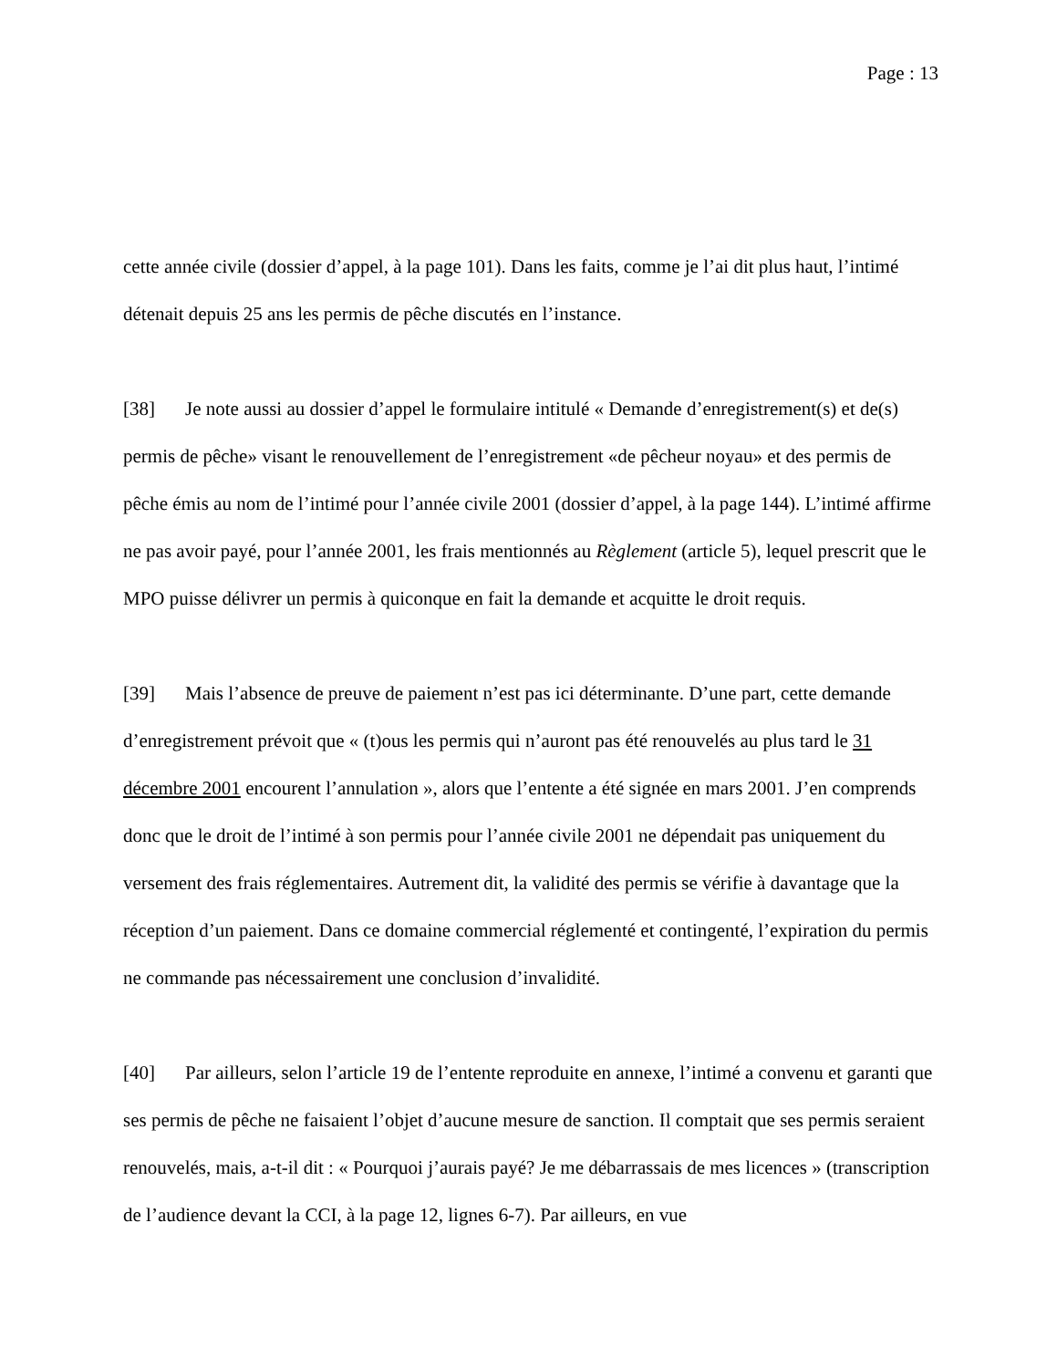Page : 13
cette année civile (dossier d’appel, à la page 101). Dans les faits, comme je l’ai dit plus haut, l’intimé détenait depuis 25 ans les permis de pêche discutés en l’instance.
[38] Je note aussi au dossier d’appel le formulaire intitulé « Demande d’enregistrement(s) et de(s) permis de pêche» visant le renouvellement de l’enregistrement «de pêcheur noyau» et des permis de pêche émis au nom de l’intimé pour l’année civile 2001 (dossier d’appel, à la page 144). L’intimé affirme ne pas avoir payé, pour l’année 2001, les frais mentionnés au Règlement (article 5), lequel prescrit que le MPO puisse délivrer un permis à quiconque en fait la demande et acquitte le droit requis.
[39] Mais l’absence de preuve de paiement n’est pas ici déterminante. D’une part, cette demande d’enregistrement prévoit que « (t)ous les permis qui n’auront pas été renouvelés au plus tard le 31 décembre 2001 encourent l’annulation », alors que l’entente a été signée en mars 2001. J’en comprends donc que le droit de l’intimé à son permis pour l’année civile 2001 ne dépendait pas uniquement du versement des frais réglementaires. Autrement dit, la validité des permis se vérifie à davantage que la réception d’un paiement. Dans ce domaine commercial réglementé et contingenté, l’expiration du permis ne commande pas nécessairement une conclusion d’invalidité.
[40] Par ailleurs, selon l’article 19 de l’entente reproduite en annexe, l’intimé a convenu et garanti que ses permis de pêche ne faisaient l’objet d’aucune mesure de sanction. Il comptait que ses permis seraient renouvelés, mais, a-t-il dit : « Pourquoi j’aurais payé? Je me débarrassais de mes licences » (transcription de l’audience devant la CCI, à la page 12, lignes 6-7). Par ailleurs, en vue